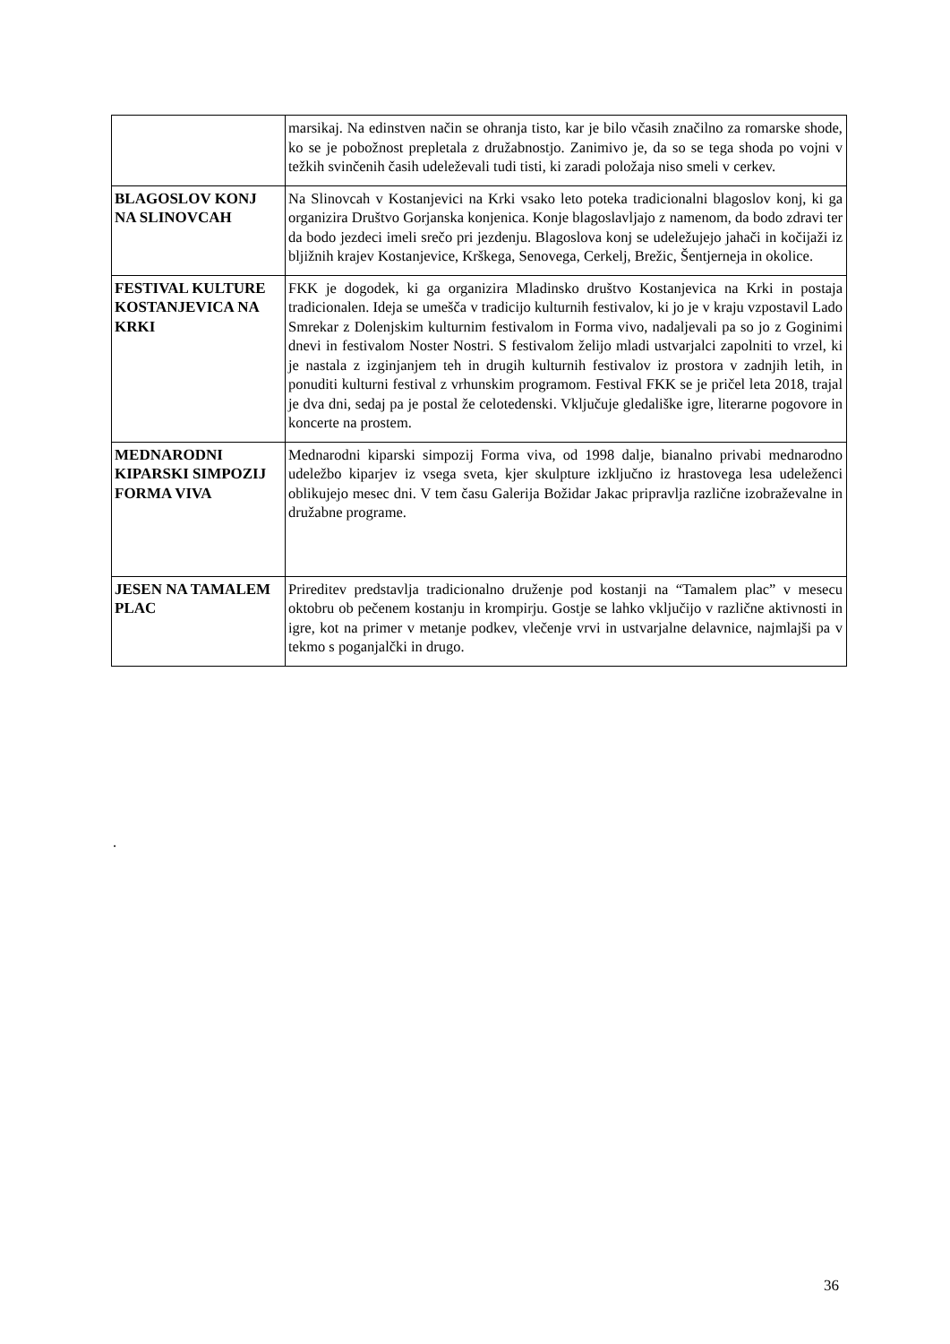| | marsikaj. Na edinstven način se ohranja tisto, kar je bilo včasih značilno za romarske shode, ko se je pobožnost prepletala z družabnostjo. Zanimivo je, da so se tega shoda po vojni v težkih svinčenih časih udeleževali tudi tisti, ki zaradi položaja niso smeli v cerkev. |
| BLAGOSLOV KONJ NA SLINOVCAH | Na Slinovcah v Kostanjevici na Krki vsako leto poteka tradicionalni blagoslov konj, ki ga organizira Društvo Gorjanska konjenica. Konje blagoslavljajo z namenom, da bodo zdravi ter da bodo jezdeci imeli srečo pri jezdenju. Blagoslova konj se udeležujejo jahači in kočijaži iz bljižnih krajev Kostanjevice, Krškega, Senovega, Cerkelj, Brežic, Šentjerneja in okolice. |
| FESTIVAL KULTURE KOSTANJEVICA NA KRKI | FKK je dogodek, ki ga organizira Mladinsko društvo Kostanjevica na Krki in postaja tradicionalen. Ideja se umešča v tradicijo kulturnih festivalov, ki jo je v kraju vzpostavil Lado Smrekar z Dolenjskim kulturnim festivalom in Forma vivo, nadaljevali pa so jo z Goginimi dnevi in festivalom Noster Nostri. S festivalom želijo mladi ustvarjalci zapolniti to vrzel, ki je nastala z izginjanjem teh in drugih kulturnih festivalov iz prostora v zadnjih letih, in ponuditi kulturni festival z vrhunskim programom. Festival FKK se je pričel leta 2018, trajal je dva dni, sedaj pa je postal že celotedenski. Vključuje gledališke igre, literarne pogovore in koncerte na prostem. |
| MEDNARODNI KIPARSKI SIMPOZIJ FORMA VIVA | Mednarodni kiparski simpozij Forma viva, od 1998 dalje, bianalno privabi mednarodno udeležbo kiparjev iz vsega sveta, kjer skulpture izključno iz hrastovega lesa udeleženci oblikujejo mesec dni. V tem času Galerija Božidar Jakac pripravlja različne izobraževalne in družabne programe. |
| JESEN NA TAMALEM PLAC | Prireditev predstavlja tradicionalno druženje pod kostanji na “Tamalem plac” v mesecu oktobru ob pečenem kostanju in krompirju. Gostje se lahko vključijo v različne aktivnosti in igre, kot na primer v metanje podkev, vlečenje vrvi in ustvarjalne delavnice, najmlajši pa v tekmo s poganjalčki in drugo. |
.
36